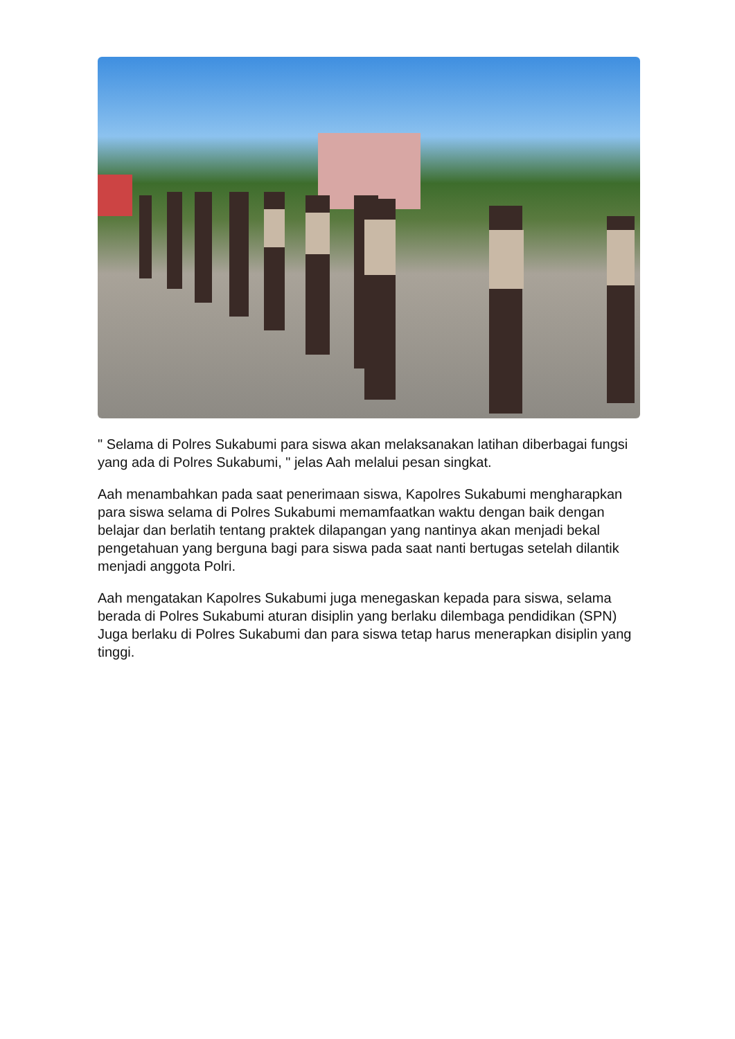" Selama di Polres Sukabumi para siswa akan melaksanakan latihan diberbagai fungsi yang ada di Polres Sukabumi, " jelas Aah melalui pesan singkat.
Aah menambahkan pada saat penerimaan siswa, Kapolres Sukabumi mengharapkan para siswa selama di Polres Sukabumi memamfaatkan waktu dengan baik dengan belajar dan berlatih tentang praktek dilapangan yang nantinya akan menjadi bekal pengetahuan yang berguna bagi para siswa pada saat nanti bertugas setelah dilantik menjadi anggota Polri.
Aah mengatakan Kapolres Sukabumi juga menegaskan kepada para siswa, selama berada di Polres Sukabumi aturan disiplin yang berlaku dilembaga pendidikan (SPN) Juga berlaku di Polres Sukabumi dan para siswa tetap harus menerapkan disiplin yang tinggi.